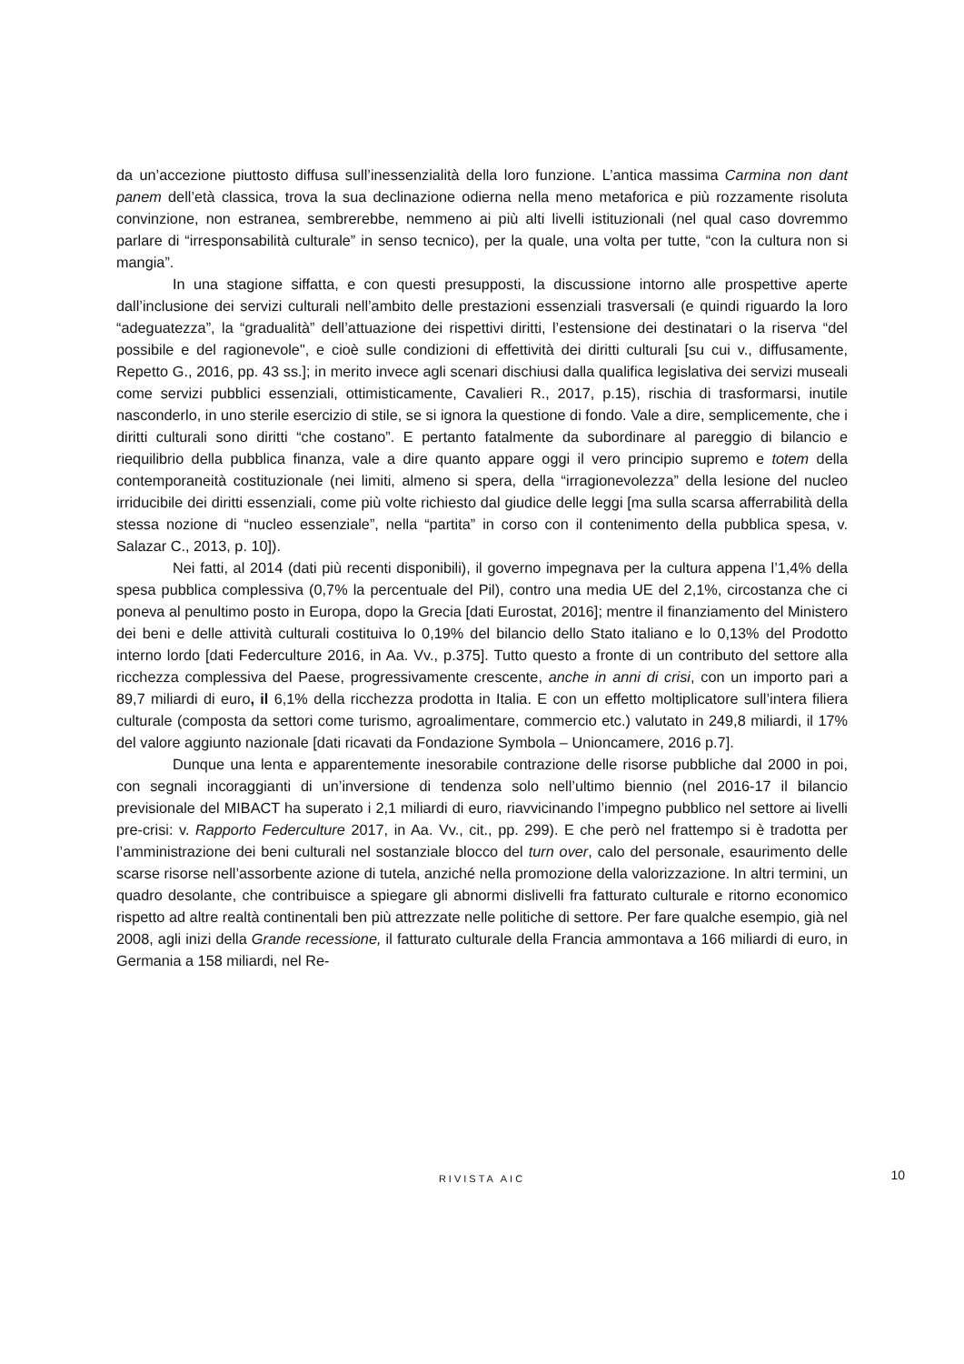da un’accezione piuttosto diffusa sull’inessenzialità della loro funzione. L’antica massima Carmina non dant panem dell’età classica, trova la sua declinazione odierna nella meno metaforica e più rozzamente risoluta convinzione, non estranea, sembrerebbe, nemmeno ai più alti livelli istituzionali (nel qual caso dovremmo parlare di “irresponsabilità culturale” in senso tecnico), per la quale, una volta per tutte, “con la cultura non si mangia”.
In una stagione siffatta, e con questi presupposti, la discussione intorno alle prospettive aperte dall’inclusione dei servizi culturali nell’ambito delle prestazioni essenziali trasversali (e quindi riguardo la loro “adeguatezza”, la “gradualità” dell’attuazione dei rispettivi diritti, l’estensione dei destinatari o la riserva “del possibile e del ragionevole", e cioè sulle condizioni di effettività dei diritti culturali [su cui v., diffusamente, Repetto G., 2016, pp. 43 ss.]; in merito invece agli scenari dischiusi dalla qualifica legislativa dei servizi museali come servizi pubblici essenziali, ottimisticamente, Cavalieri R., 2017, p.15), rischia di trasformarsi, inutile nasconderlo, in uno sterile esercizio di stile, se si ignora la questione di fondo. Vale a dire, semplicemente, che i diritti culturali sono diritti “che costano”. E pertanto fatalmente da subordinare al pareggio di bilancio e riequilibrio della pubblica finanza, vale a dire quanto appare oggi il vero principio supremo e totem della contemporaneità costituzionale (nei limiti, almeno si spera, della “irragionevolezza” della lesione del nucleo irriducibile dei diritti essenziali, come più volte richiesto dal giudice delle leggi [ma sulla scarsa afferrabilità della stessa nozione di “nucleo essenziale”, nella “partita” in corso con il contenimento della pubblica spesa, v. Salazar C., 2013, p. 10]).
Nei fatti, al 2014 (dati più recenti disponibili), il governo impegnava per la cultura appena l’1,4% della spesa pubblica complessiva (0,7% la percentuale del Pil), contro una media UE del 2,1%, circostanza che ci poneva al penultimo posto in Europa, dopo la Grecia [dati Eurostat, 2016]; mentre il finanziamento del Ministero dei beni e delle attività culturali costituiva lo 0,19% del bilancio dello Stato italiano e lo 0,13% del Prodotto interno lordo [dati Federculture 2016, in Aa. Vv., p.375]. Tutto questo a fronte di un contributo del settore alla ricchezza complessiva del Paese, progressivamente crescente, anche in anni di crisi, con un importo pari a 89,7 miliardi di euro, il 6,1% della ricchezza prodotta in Italia. E con un effetto moltiplicatore sull’intera filiera culturale (composta da settori come turismo, agroalimentare, commercio etc.) valutato in 249,8 miliardi, il 17% del valore aggiunto nazionale [dati ricavati da Fondazione Symbola – Unioncamere, 2016 p.7].
Dunque una lenta e apparentemente inesorabile contrazione delle risorse pubbliche dal 2000 in poi, con segnali incoraggianti di un’inversione di tendenza solo nell’ultimo biennio (nel 2016-17 il bilancio previsionale del MIBACT ha superato i 2,1 miliardi di euro, riavvicinando l’impegno pubblico nel settore ai livelli pre-crisi: v. Rapporto Federculture 2017, in Aa. Vv., cit., pp. 299). E che però nel frattempo si è tradotta per l’amministrazione dei beni culturali nel sostanziale blocco del turn over, calo del personale, esaurimento delle scarse risorse nell’assorbente azione di tutela, anziché nella promozione della valorizzazione. In altri termini, un quadro desolante, che contribuisce a spiegare gli abnormi dislivelli fra fatturato culturale e ritorno economico rispetto ad altre realtà continentali ben più attrezzate nelle politiche di settore. Per fare qualche esempio, già nel 2008, agli inizi della Grande recessione, il fatturato culturale della Francia ammontava a 166 miliardi di euro, in Germania a 158 miliardi, nel Re-
RIVISTA AIC
10